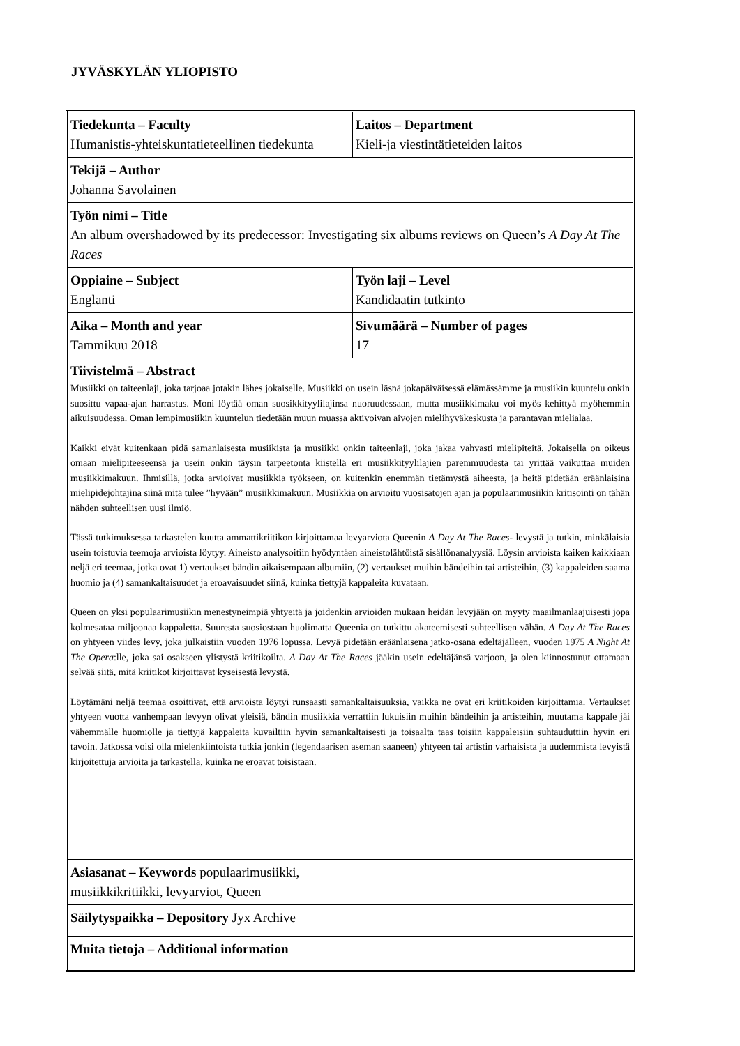JYVÄSKYLÄN YLIOPISTO
| Tiedekunta – Faculty Humanistis-yhteiskuntatieteellinen tiedekunta | Laitos – Department Kieli-ja viestintätieteiden laitos |
| Tekijä – Author Johanna Savolainen | |
| Työn nimi – Title An album overshadowed by its predecessor: Investigating six albums reviews on Queen’s A Day At The Races | |
| Oppiaine – Subject Englanti | Työn laji – Level Kandidaatin tutkinto |
| Aika – Month and year Tammikuu 2018 | Sivumäärä – Number of pages 17 |
| Tiivistelmä – Abstract Musiikki on taiteenlaji, joka tarjoaa jotakin lähes jokaiselle. Musiikki on usein läsnä jokapäiväisessä elämässämme ja musiikin kuuntelu onkin suosittu vapaa-ajan harrastus. Moni löytää oman suosikkityylilajinsa nuoruudessaan, mutta musiikkimaku voi myös kehittyä myöhemmin aikuisuudessa. Oman lempimusiikin kuuntelun tiedetään muun muassa aktivoivan aivojen mielihyväkeskusta ja parantavan mielialaa. Kaikki eivät kuitenkaan pidä samanlaisesta musiikista ja musiikki onkin taiteenlaji, joka jakaa vahvasti mielipiteitä. Jokaisella on oikeus omaan mielipiteeseensä ja usein onkin täysin tarpeetonta kiistellä eri musiikkityylilajien paremmuudesta tai yrittää vaikuttaa muiden musiikkimakuun. Ihmisillä, jotka arvioivat musiikkia työkseen, on kuitenkin enemmän tietämystä aiheesta, ja heitä pidetään eräänlaisina mielipidejohtajina siinä mitä tulee ”hyvään” musiikkimakuun. Musiikkia on arvioitu vuosisatojen ajan ja populaarimusiikin kritisointi on tähän nähden suhteellisen uusi ilmiö. Tässä tutkimuksessa tarkastelen kuutta ammattikriitikon kirjoittamaa levyarviota Queenin A Day At The Races - levystä ja tutkin, minkälaisia usein toistuvia teemoja arvioista löytyy. Aineisto analysoitiin hyödyntäen aineistolähtöistä sisällönanalyysiä. Löysin arvioista kaiken kaikkiaan neljä eri teemaa, jotka ovat 1) vertaukset bändin aikaisempaan albumiin, (2) vertaukset muihin bändeihin tai artisteihin, (3) kappaleiden saama huomio ja (4) samankaltaisuudet ja eroavaisuudet siinä, kuinka tiettyjä kappaleita kuvataan. Queen on yksi populaarimusiikin menestyneimpiä yhtyeitä ja joidenkin arvioiden mukaan heidän levyjään on myyty maailmanlaajuisesti jopa kolmesataa miljoonaa kappaletta. Suuresta suosiostaan huolimatta Queenia on tutkittu akateemisesti suhteellisen vähän. A Day At The Races on yhtyeen viides levy, joka julkaistiin vuoden 1976 lopussa. Levyä pidetään eräänlaisena jatko-osana edeltäjälleen, vuoden 1975 A Night At The Opera :lle, joka sai osakseen ylistystä kriitikoilta. A Day At The Races jääkin usein edeltäjänsä varjoon, ja olen kiinnostunut ottamaan selvää siitä, mitä kriitikot kirjoittavat kyseisestä levystä. Löytämäni neljä teemaa osoittivat, että arvioista löytyi runsaasti samankaltaisuuksia, vaikka ne ovat eri kriitikoiden kirjoittamia. Vertaukset yhtyeen vuotta vanhempaan levyyn olivat yleisiä, bändin musiikkia verrattiin lukuisiin muihin bändeihin ja artisteihin, muutama kappale jäi vähemmälle huomiolle ja tiettyjä kappaleita kuvailtiin hyvin samankaltaisesti ja toisaalta taas toisiin kappaleisiin suhtauduttiin hyvin eri tavoin. Jatkossa voisi olla mielenkiintoista tutkia jonkin (legendaarisen aseman saaneen) yhtyeen tai artistin varhaisista ja uudemmista levyistä kirjoitettuja arvioita ja tarkastella, kuinka ne eroavat toisistaan. | |
| Asiasanat – Keywords populaarimusiikki, musiikkikritiikki, levyarviot, Queen | |
| Säilytyspaikka – Depository Jyx Archive | |
| Muita tietoja – Additional information | |